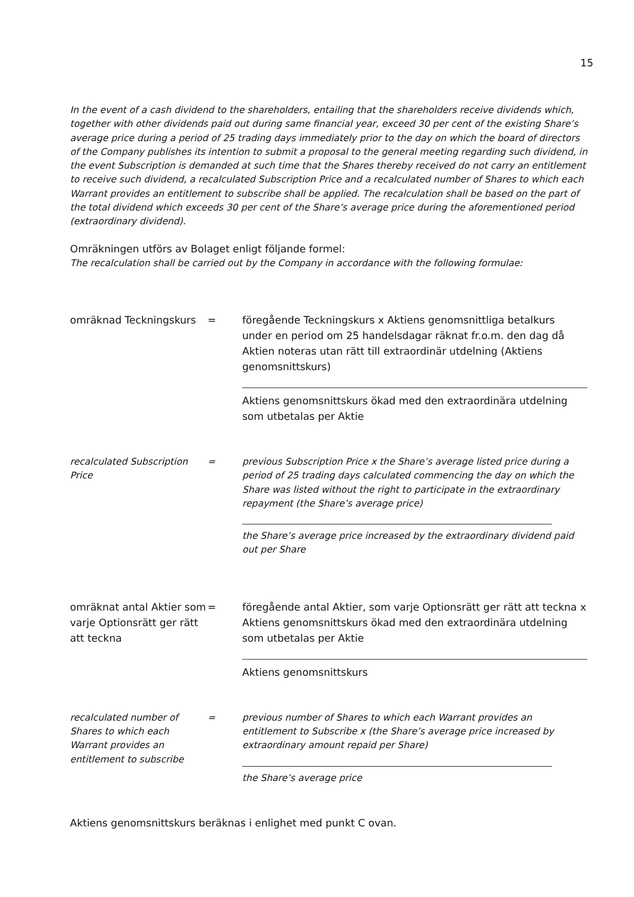15
In the event of a cash dividend to the shareholders, entailing that the shareholders receive dividends which, together with other dividends paid out during same financial year, exceed 30 per cent of the existing Share’s average price during a period of 25 trading days immediately prior to the day on which the board of directors of the Company publishes its intention to submit a proposal to the general meeting regarding such dividend, in the event Subscription is demanded at such time that the Shares thereby received do not carry an entitlement to receive such dividend, a recalculated Subscription Price and a recalculated number of Shares to which each Warrant provides an entitlement to subscribe shall be applied. The recalculation shall be based on the part of the total dividend which exceeds 30 per cent of the Share’s average price during the aforementioned period (extraordinary dividend).
Omräkningen utförs av Bolaget enligt följande formel:
The recalculation shall be carried out by the Company in accordance with the following formulae:
omräknad Teckningskurs = föregående Teckningskurs x Aktiens genomsnittliga betalkurs under en period om 25 handelsdagar räknat fr.o.m. den dag då Aktien noteras utan rätt till extraordinär utdelning (Aktiens genomsnittskurs)
Aktiens genomsnittskurs ökad med den extraordinära utdelning som utbetalas per Aktie
recalculated Subscription Price
= previous Subscription Price x the Share’s average listed price during a period of 25 trading days calculated commencing the day on which the Share was listed without the right to participate in the extraordinary repayment (the Share’s average price)
the Share’s average price increased by the extraordinary dividend paid out per Share
omräknat antal Aktier som varje Optionsrätt ger rätt att teckna
= föregående antal Aktier, som varje Optionsrätt ger rätt att teckna x Aktiens genomsnittskurs ökad med den extraordinära utdelning som utbetalas per Aktie
Aktiens genomsnittskurs
recalculated number of Shares to which each Warrant provides an entitlement to subscribe
= previous number of Shares to which each Warrant provides an entitlement to Subscribe x (the Share’s average price increased by extraordinary amount repaid per Share)
the Share’s average price
Aktiens genomsnittskurs beräknas i enlighet med punkt C ovan.